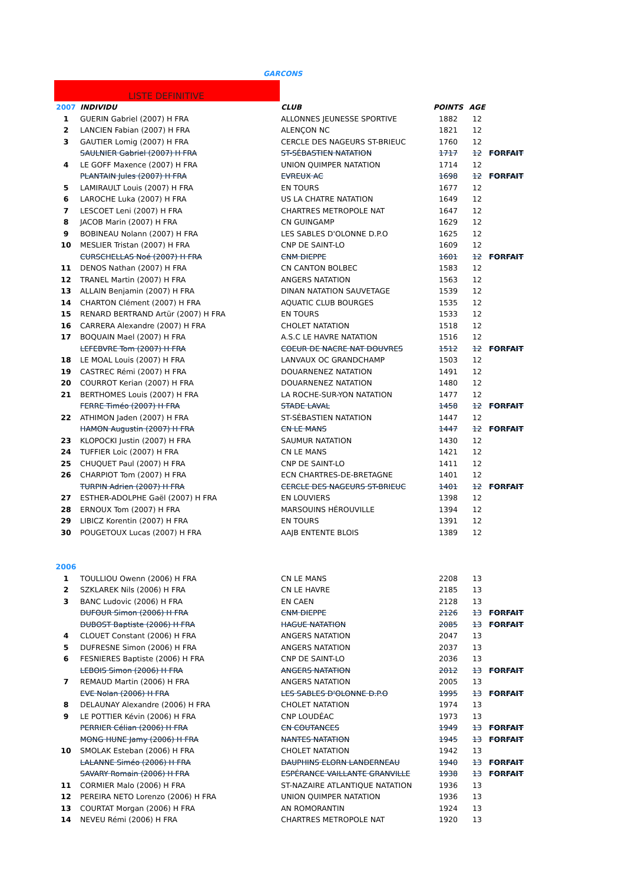GARCONS
LISTE DEFINITIVE
| 2007 | INDIVIDU | CLUB | POINTS | AGE | |
| --- | --- | --- | --- | --- | --- |
| 1 | GUERIN Gabriel (2007) H FRA | ALLONNES JEUNESSE SPORTIVE | 1882 | 12 | |
| 2 | LANCIEN Fabian (2007) H FRA | ALENÇON NC | 1821 | 12 | |
| 3 | GAUTIER Lomig (2007) H FRA | CERCLE DES NAGEURS ST-BRIEUC | 1760 | 12 | |
| | SAULNIER Gabriel (2007) H FRA | ST-SÉBASTIEN NATATION | 1717 | 12 | FORFAIT |
| 4 | LE GOFF Maxence (2007) H FRA | UNION QUIMPER NATATION | 1714 | 12 | |
| | PLANTAIN Jules (2007) H FRA | EVREUX AC | 1698 | 12 | FORFAIT |
| 5 | LAMIRAULT Louis (2007) H FRA | EN TOURS | 1677 | 12 | |
| 6 | LAROCHE Luka (2007) H FRA | US LA CHATRE NATATION | 1649 | 12 | |
| 7 | LESCOET Leni (2007) H FRA | CHARTRES METROPOLE NAT | 1647 | 12 | |
| 8 | JACOB Marin (2007) H FRA | CN GUINGAMP | 1629 | 12 | |
| 9 | BOBINEAU Nolann (2007) H FRA | LES SABLES D'OLONNE D.P.O | 1625 | 12 | |
| 10 | MESLIER Tristan (2007) H FRA | CNP DE SAINT-LO | 1609 | 12 | |
| | CURSCHELLAS Noé (2007) H FRA | CNM DIEPPE | 1601 | 12 | FORFAIT |
| 11 | DENOS Nathan (2007) H FRA | CN CANTON BOLBEC | 1583 | 12 | |
| 12 | TRANEL Martin (2007) H FRA | ANGERS NATATION | 1563 | 12 | |
| 13 | ALLAIN Benjamin (2007) H FRA | DINAN NATATION SAUVETAGE | 1539 | 12 | |
| 14 | CHARTON Clément (2007) H FRA | AQUATIC CLUB BOURGES | 1535 | 12 | |
| 15 | RENARD BERTRAND Artür (2007) H FRA | EN TOURS | 1533 | 12 | |
| 16 | CARRERA Alexandre (2007) H FRA | CHOLET NATATION | 1518 | 12 | |
| 17 | BOQUAIN Mael (2007) H FRA | A.S.C LE HAVRE NATATION | 1516 | 12 | |
| | LEFEBVRE Tom (2007) H FRA | COEUR DE NACRE NAT DOUVRES | 1512 | 12 | FORFAIT |
| 18 | LE MOAL Louis (2007) H FRA | LANVAUX OC GRANDCHAMP | 1503 | 12 | |
| 19 | CASTREC Rémi (2007) H FRA | DOUARNENEZ NATATION | 1491 | 12 | |
| 20 | COURROT Kerian (2007) H FRA | DOUARNENEZ NATATION | 1480 | 12 | |
| 21 | BERTHOMES Louis (2007) H FRA | LA ROCHE-SUR-YON NATATION | 1477 | 12 | |
| | FERRE Timéo (2007) H FRA | STADE LAVAL | 1458 | 12 | FORFAIT |
| 22 | ATHIMON Jaden (2007) H FRA | ST-SÉBASTIEN NATATION | 1447 | 12 | |
| | HAMON Augustin (2007) H FRA | CN LE MANS | 1447 | 12 | FORFAIT |
| 23 | KLOPOCKI Justin (2007) H FRA | SAUMUR NATATION | 1430 | 12 | |
| 24 | TUFFIER Loic (2007) H FRA | CN LE MANS | 1421 | 12 | |
| 25 | CHUQUET Paul (2007) H FRA | CNP DE SAINT-LO | 1411 | 12 | |
| 26 | CHARPIOT Tom (2007) H FRA | ECN CHARTRES-DE-BRETAGNE | 1401 | 12 | |
| | TURPIN Adrien (2007) H FRA | CERCLE DES NAGEURS ST-BRIEUC | 1401 | 12 | FORFAIT |
| 27 | ESTHER-ADOLPHE Gaël (2007) H FRA | EN LOUVIERS | 1398 | 12 | |
| 28 | ERNOUX Tom (2007) H FRA | MARSOUINS HÉROUVILLE | 1394 | 12 | |
| 29 | LIBICZ Korentin (2007) H FRA | EN TOURS | 1391 | 12 | |
| 30 | POUGETOUX Lucas (2007) H FRA | AAJB ENTENTE BLOIS | 1389 | 12 | |
| 2006 | | | | | |
| 1 | TOULLIOU Owenn (2006) H FRA | CN LE MANS | 2208 | 13 | |
| 2 | SZKLAREK Nils (2006) H FRA | CN LE HAVRE | 2185 | 13 | |
| 3 | BANC Ludovic (2006) H FRA | EN CAEN | 2128 | 13 | |
| | DUFOUR Simon (2006) H FRA | CNM DIEPPE | 2126 | 13 | FORFAIT |
| | DUBOST Baptiste (2006) H FRA | HAGUE NATATION | 2085 | 13 | FORFAIT |
| 4 | CLOUET Constant (2006) H FRA | ANGERS NATATION | 2047 | 13 | |
| 5 | DUFRESNE Simon (2006) H FRA | ANGERS NATATION | 2037 | 13 | |
| 6 | FESNIERES Baptiste (2006) H FRA | CNP DE SAINT-LO | 2036 | 13 | |
| | LEBOIS Simon (2006) H FRA | ANGERS NATATION | 2012 | 13 | FORFAIT |
| 7 | REMAUD Martin (2006) H FRA | ANGERS NATATION | 2005 | 13 | |
| | EVE Nolan (2006) H FRA | LES SABLES D'OLONNE D.P.O | 1995 | 13 | FORFAIT |
| 8 | DELAUNAY Alexandre (2006) H FRA | CHOLET NATATION | 1974 | 13 | |
| 9 | LE POTTIER Kévin (2006) H FRA | CNP LOUDÉAC | 1973 | 13 | |
| | PERRIER Célian (2006) H FRA | CN COUTANCES | 1949 | 13 | FORFAIT |
| | MONG HUNE Jamy (2006) H FRA | NANTES NATATION | 1945 | 13 | FORFAIT |
| 10 | SMOLAK Esteban (2006) H FRA | CHOLET NATATION | 1942 | 13 | |
| | LALANNE Siméo (2006) H FRA | DAUPHINS ELORN LANDERNEAU | 1940 | 13 | FORFAIT |
| | SAVARY Romain (2006) H FRA | ESPÉRANCE VAILLANTE GRANVILLE | 1938 | 13 | FORFAIT |
| 11 | CORMIER Malo (2006) H FRA | ST-NAZAIRE ATLANTIQUE NATATION | 1936 | 13 | |
| 12 | PEREIRA NETO Lorenzo (2006) H FRA | UNION QUIMPER NATATION | 1936 | 13 | |
| 13 | COURTAT Morgan (2006) H FRA | AN ROMORANTIN | 1924 | 13 | |
| 14 | NEVEU Rémi (2006) H FRA | CHARTRES METROPOLE NAT | 1920 | 13 | |